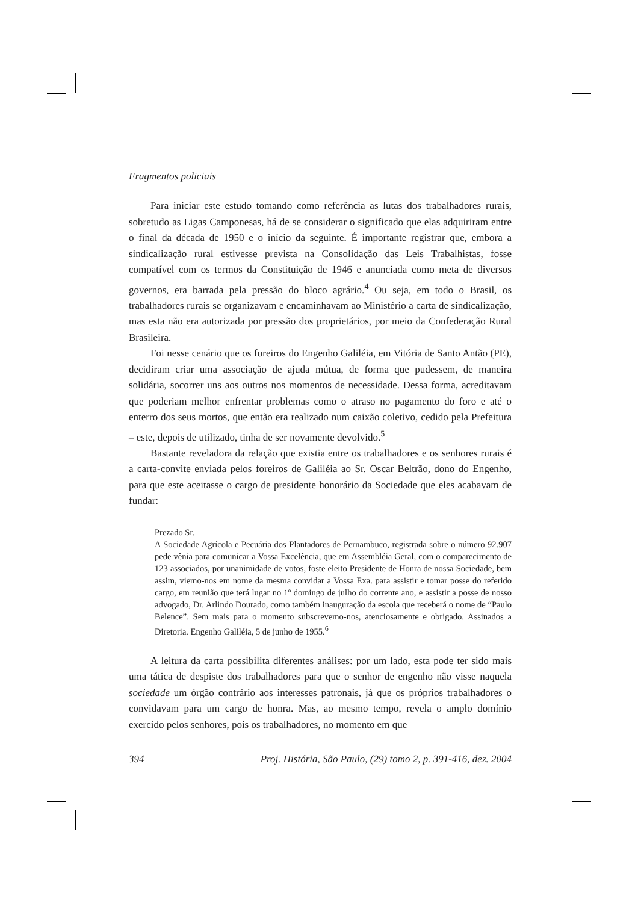Fragmentos policiais
Para iniciar este estudo tomando como referência as lutas dos trabalhadores rurais, sobretudo as Ligas Camponesas, há de se considerar o significado que elas adquiriram entre o final da década de 1950 e o início da seguinte. É importante registrar que, embora a sindicalização rural estivesse prevista na Consolidação das Leis Trabalhistas, fosse compatível com os termos da Constituição de 1946 e anunciada como meta de diversos governos, era barrada pela pressão do bloco agrário.<sup>4</sup> Ou seja, em todo o Brasil, os trabalhadores rurais se organizavam e encaminhavam ao Ministério a carta de sindicalização, mas esta não era autorizada por pressão dos proprietários, por meio da Confederação Rural Brasileira.
Foi nesse cenário que os foreiros do Engenho Galiléia, em Vitória de Santo Antão (PE), decidiram criar uma associação de ajuda mútua, de forma que pudessem, de maneira solidária, socorrer uns aos outros nos momentos de necessidade. Dessa forma, acreditavam que poderiam melhor enfrentar problemas como o atraso no pagamento do foro e até o enterro dos seus mortos, que então era realizado num caixão coletivo, cedido pela Prefeitura – este, depois de utilizado, tinha de ser novamente devolvido.<sup>5</sup>
Bastante reveladora da relação que existia entre os trabalhadores e os senhores rurais é a carta-convite enviada pelos foreiros de Galiléia ao Sr. Oscar Beltrão, dono do Engenho, para que este aceitasse o cargo de presidente honorário da Sociedade que eles acabavam de fundar:
Prezado Sr.
A Sociedade Agrícola e Pecuária dos Plantadores de Pernambuco, registrada sobre o número 92.907 pede vênia para comunicar a Vossa Excelência, que em Assembléia Geral, com o comparecimento de 123 associados, por unanimidade de votos, foste eleito Presidente de Honra de nossa Sociedade, bem assim, viemo-nos em nome da mesma convidar a Vossa Exa. para assistir e tomar posse do referido cargo, em reunião que terá lugar no 1º domingo de julho do corrente ano, e assistir a posse de nosso advogado, Dr. Arlindo Dourado, como também inauguração da escola que receberá o nome de “Paulo Belence”. Sem mais para o momento subscrevemo-nos, atenciosamente e obrigado. Assinados a Diretoria. Engenho Galiléia, 5 de junho de 1955.<sup>6</sup>
A leitura da carta possibilita diferentes análises: por um lado, esta pode ter sido mais uma tática de despiste dos trabalhadores para que o senhor de engenho não visse naquela sociedade um órgão contrário aos interesses patronais, já que os próprios trabalhadores o convidavam para um cargo de honra. Mas, ao mesmo tempo, revela o amplo domínio exercido pelos senhores, pois os trabalhadores, no momento em que
394 Proj. História, São Paulo, (29) tomo 2, p. 391-416, dez. 2004